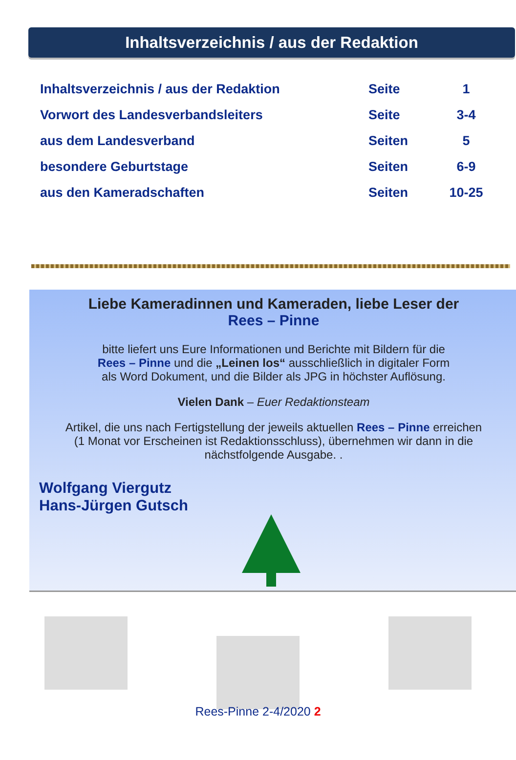Inhaltsverzeichnis / aus der Redaktion
| Inhaltsverzeichnis / aus der Redaktion | Seite | 1 |
| Vorwort des Landesverbandsleiters | Seite | 3-4 |
| aus dem Landesverband | Seiten | 5 |
| besondere Geburtstage | Seiten | 6-9 |
| aus den Kameradschaften | Seiten | 10-25 |
Liebe Kameradinnen und Kameraden, liebe Leser der
Rees – Pinne
bitte liefert uns Eure Informationen und Berichte mit Bildern für die
Rees – Pinne und die „Leinen los“ ausschließlich in digitaler Form
als Word Dokument, und die Bilder als JPG in höchster Auflösung.
Vielen Dank – Euer Redaktionsteam
Artikel, die uns nach Fertigstellung der jeweils aktuellen Rees – Pinne erreichen
(1 Monat vor Erscheinen ist Redaktionsschluss), übernehmen wir dann in die
nächstfolgende Ausgabe. .
Wolfgang Viergutz
Hans-Jürgen Gutsch
Rees-Pinne 2-4/2020 2